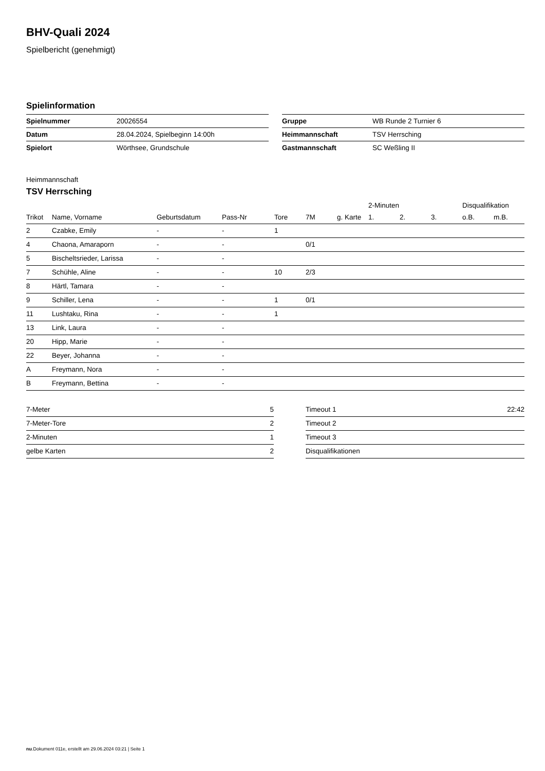BHV-Quali 2024
Spielbericht (genehmigt)
Spielinformation
| Spielnummer | 20026554 |
| Datum | 28.04.2024, Spielbeginn 14:00h |
| Spielort | Wörthsee, Grundschule |
| Gruppe | WB Runde 2 Turnier 6 |
| Heimmannschaft | TSV Herrsching |
| Gastmannschaft | SC Weßling II |
Heimmannschaft
TSV Herrsching
| | | | | | | | 2-Minuten | | | Disqualifikation | |
| --- | --- | --- | --- | --- | --- | --- | --- | --- | --- | --- | --- |
| Trikot | Name, Vorname | Geburtsdatum | Pass-Nr | Tore | 7M | g. Karte | 1. | 2. | 3. | o.B. | m.B. |
| 2 | Czabke, Emily | - | - | 1 | | | | | | | |
| 4 | Chaona, Amaraporn | - | - | | 0/1 | | | | | | |
| 5 | Bischeltsrieder, Larissa | - | - | | | | | | | | |
| 7 | Schühle, Aline | - | - | 10 | 2/3 | | | | | | |
| 8 | Härtl, Tamara | - | - | | | | | | | | |
| 9 | Schiller, Lena | - | - | 1 | 0/1 | | | | | | |
| 11 | Lushtaku, Rina | - | - | 1 | | | | | | | |
| 13 | Link, Laura | - | - | | | | | | | | |
| 20 | Hipp, Marie | - | - | | | | | | | | |
| 22 | Beyer, Johanna | - | - | | | | | | | | |
| A | Freymann, Nora | - | - | | | | | | | | |
| B | Freymann, Bettina | - | - | | | | | | | | |
| 7-Meter | 5 |
| 7-Meter-Tore | 2 |
| 2-Minuten | 1 |
| gelbe Karten | 2 |
| Timeout 1 | 22:42 |
| Timeout 2 | |
| Timeout 3 | |
| Disqualifikationen | |
nu.Dokument 011e, erstellt am 29.06.2024 03:21 | Seite 1